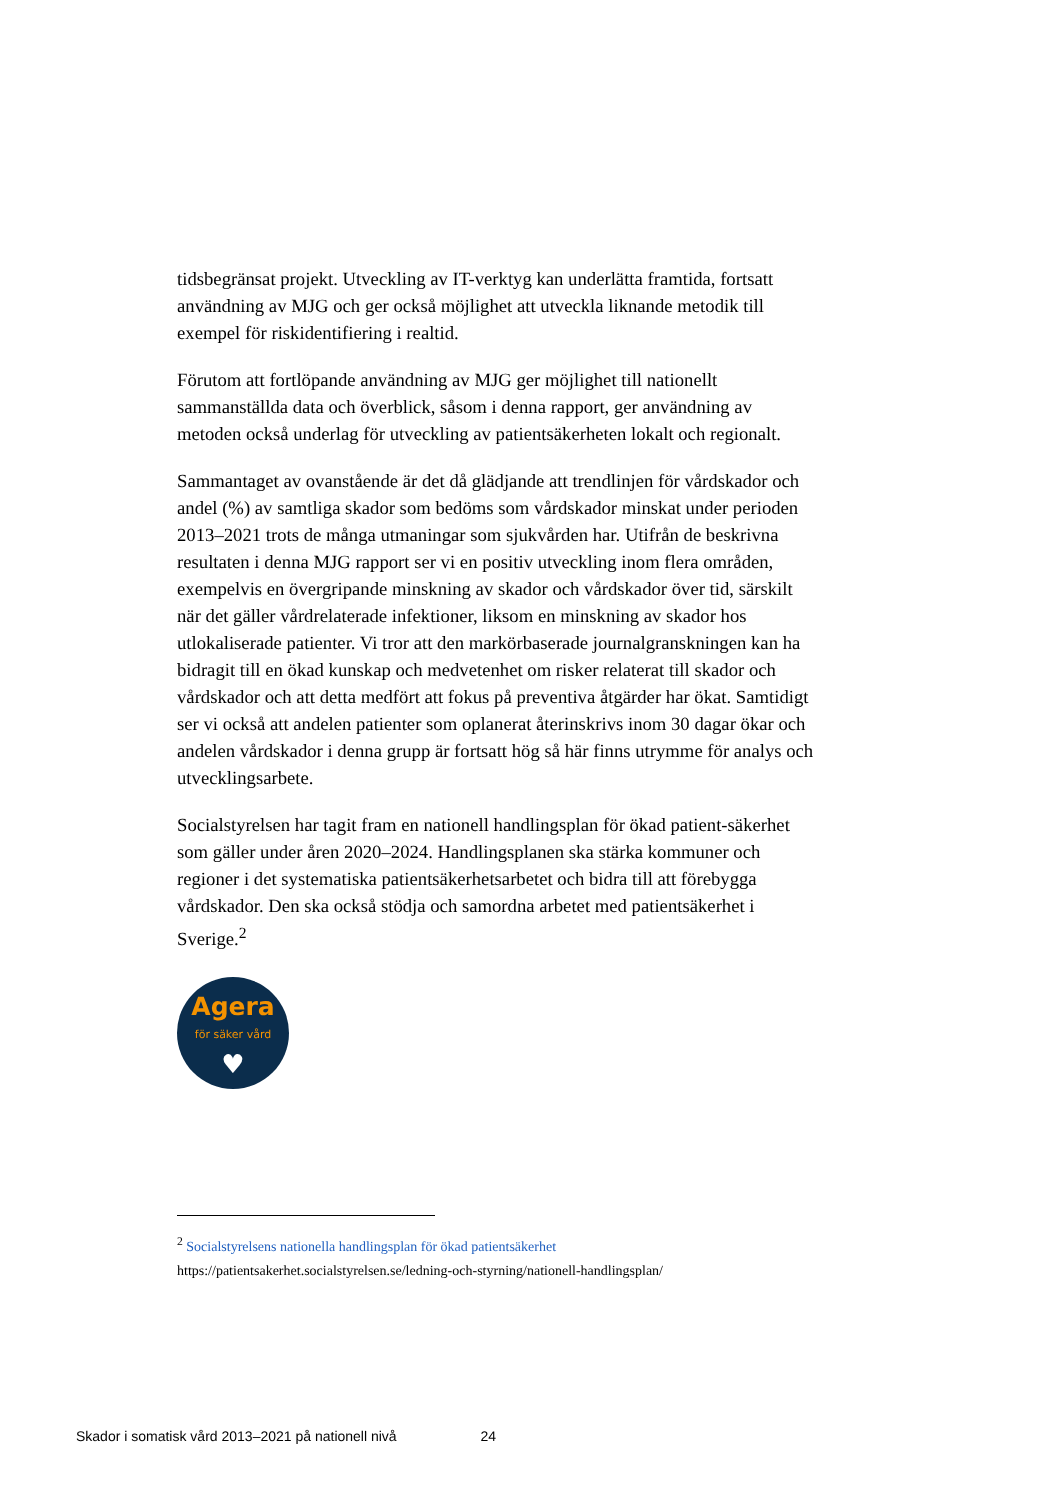tidsbegränsat projekt. Utveckling av IT-verktyg kan underlätta framtida, fortsatt användning av MJG och ger också möjlighet att utveckla liknande metodik till exempel för riskidentifiering i realtid.
Förutom att fortlöpande användning av MJG ger möjlighet till nationellt sammanställda data och överblick, såsom i denna rapport, ger användning av metoden också underlag för utveckling av patientsäkerheten lokalt och regionalt.
Sammantaget av ovanstående är det då glädjande att trendlinjen för vårdskador och andel (%) av samtliga skador som bedöms som vårdskador minskat under perioden 2013–2021 trots de många utmaningar som sjukvården har. Utifrån de beskrivna resultaten i denna MJG rapport ser vi en positiv utveckling inom flera områden, exempelvis en övergripande minskning av skador och vårdskador över tid, särskilt när det gäller vårdrelaterade infektioner, liksom en minskning av skador hos utlokaliserade patienter. Vi tror att den markörbaserade journalgranskningen kan ha bidragit till en ökad kunskap och medvetenhet om risker relaterat till skador och vårdskador och att detta medfört att fokus på preventiva åtgärder har ökat. Samtidigt ser vi också att andelen patienter som oplanerat återinskrivs inom 30 dagar ökar och andelen vårdskador i denna grupp är fortsatt hög så här finns utrymme för analys och utvecklingsarbete.
Socialstyrelsen har tagit fram en nationell handlingsplan för ökad patient-säkerhet som gäller under åren 2020–2024. Handlingsplanen ska stärka kommuner och regioner i det systematiska patientsäkerhetsarbetet och bidra till att förebygga vårdskador. Den ska också stödja och samordna arbetet med patientsäkerhet i Sverige.<sup>2</sup>
Agera
för säker vård
♥
<sup>2</sup> Socialstyrelsens nationella handlingsplan för ökad patientsäkerhet
https://patientsakerhet.socialstyrelsen.se/ledning-och-styrning/nationell-handlingsplan/
Skador i somatisk vård 2013–2021 på nationell nivå 24